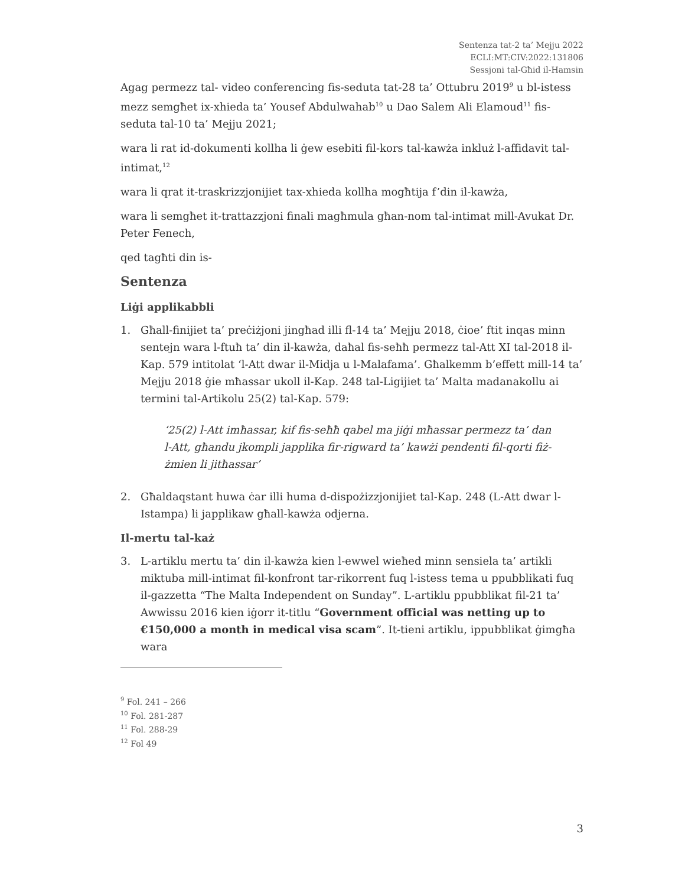Sentenza tat-2 ta’ Mejju 2022
ECLI:MT:CIV:2022:131806
Sessjoni tal-Għid il-Hamsin
Agag permezz tal- video conferencing fis-seduta tat-28 ta’ Ottubru 2019<sup>9</sup> u bl-istess mezz semgħet ix-xhieda ta’ Yousef Abdulwahab<sup>10</sup> u Dao Salem Ali Elamoud<sup>11</sup> fis-seduta tal-10 ta’ Mejju 2021;
wara li rat id-dokumenti kollha li ġew esebiti fil-kors tal-kawża inkluż l-affidavit tal-intimat,<sup>12</sup>
wara li qrat it-traskrizzjonijiet tax-xhieda kollha mogħtija f’din il-kawża,
wara li semgħet it-trattazzjoni finali magħmula għan-nom tal-intimat mill-Avukat Dr. Peter Fenech,
qed tagħti din is-
Sentenza
Liġi applikabbli
1. Għall-finijiet ta’ preċiżjoni jingħad illi fl-14 ta’ Mejju 2018, ċioe’ ftit inqas minn sentejn wara l-ftuħ ta’ din il-kawża, daħal fis-seħħ permezz tal-Att XI tal-2018 il-Kap. 579 intitolat ‘l-Att dwar il-Midja u l-Malafama’. Għalkemm b’effett mill-14 ta’ Mejju 2018 ġie mħassar ukoll il-Kap. 248 tal-Ligijiet ta’ Malta madanakollu ai termini tal-Artikolu 25(2) tal-Kap. 579:
‘25(2) l-Att imħassar, kif fis-seħħ qabel ma jiġi mħassar permezz ta’ dan l-Att, għandu jkompli japplika fir-rigward ta’ kawżi pendenti fil-qorti fiż-żmien li jitħassar’
2. Għaldaqstant huwa ċar illi huma d-dispożizzjonijiet tal-Kap. 248 (L-Att dwar l-Istampa) li japplikaw għall-kawża odjerna.
Il-mertu tal-każ
3. L-artiklu mertu ta’ din il-kawża kien l-ewwel wieħed minn sensiela ta’ artikli miktuba mill-intimat fil-konfront tar-rikorrent fuq l-istess tema u ppubblikati fuq il-gazzetta “The Malta Independent on Sunday”. L-artiklu ppubblikat fil-21 ta’ Awwissu 2016 kien iġorr it-titlu “Government official was netting up to €150,000 a month in medical visa scam”. It-tieni artiklu, ippubblikat ġimgħa wara
<sup>9</sup> Fol. 241 – 266
<sup>10</sup> Fol. 281-287
<sup>11</sup> Fol. 288-29
<sup>12</sup> Fol 49
3